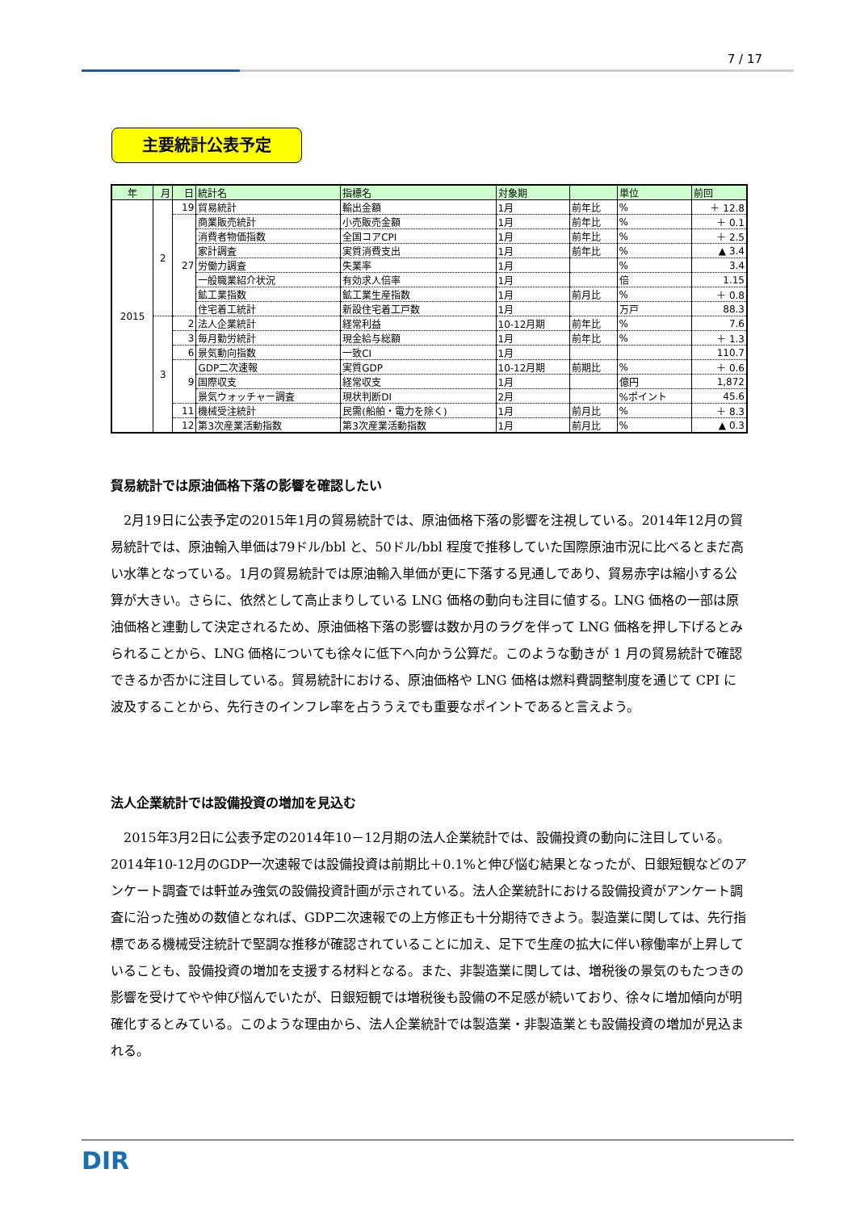7 / 17
主要統計公表予定
| 年 | 月 | 日 | 統計名 | 指標名 | 対象期 | | 単位 | 前回 |
| --- | --- | --- | --- | --- | --- | --- | --- | --- |
| 2015 | 2 | 19 | 貿易統計 | 輸出金額 | 1月 | 前年比 | % | ＋ 12.8 |
| | | 27 | 商業販売統計 | 小売販売金額 | 1月 | 前年比 | % | ＋ 0.1 |
| | | | 消費者物価指数 | 全国コアCPI | 1月 | 前年比 | % | ＋ 2.5 |
| | | | 家計調査 | 実質消費支出 | 1月 | 前年比 | % | ▲ 3.4 |
| | | | 労働力調査 | 失業率 | 1月 | | % | 3.4 |
| | | | 一般職業紹介状況 | 有効求人倍率 | 1月 | | 倍 | 1.15 |
| | | | 鉱工業指数 | 鉱工業生産指数 | 1月 | 前月比 | % | ＋ 0.8 |
| | | | 住宅着工統計 | 新設住宅着工戸数 | 1月 | | 万戸 | 88.3 |
| | 3 | 2 | 法人企業統計 | 経常利益 | 10-12月期 | 前年比 | % | 7.6 |
| | | 3 | 毎月勤労統計 | 現金給与総額 | 1月 | 前年比 | % | ＋ 1.3 |
| | | 6 | 景気動向指数 | 一致CI | 1月 | | | 110.7 |
| | | 9 | GDP二次速報 | 実質GDP | 10-12月期 | 前期比 | % | ＋ 0.6 |
| | | | 国際収支 | 経常収支 | 1月 | | 億円 | 1,872 |
| | | | 景気ウォッチャー調査 | 現状判断DI | 2月 | | %ポイント | 45.6 |
| | | 11 | 機械受注統計 | 民需(船舶・電力を除く) | 1月 | 前月比 | % | ＋ 8.3 |
| | | 12 | 第3次産業活動指数 | 第3次産業活動指数 | 1月 | 前月比 | % | ▲ 0.3 |
貿易統計では原油価格下落の影響を確認したい
2月19日に公表予定の2015年1月の貿易統計では、原油価格下落の影響を注視している。2014年12月の貿易統計では、原油輸入単価は79ドル/bbl と、50ドル/bbl 程度で推移していた国際原油市況に比べるとまだ高い水準となっている。1月の貿易統計では原油輸入単価が更に下落する見通しであり、貿易赤字は縮小する公算が大きい。さらに、依然として高止まりしている LNG 価格の動向も注目に値する。LNG 価格の一部は原油価格と連動して決定されるため、原油価格下落の影響は数か月のラグを伴って LNG 価格を押し下げるとみられることから、LNG 価格についても徐々に低下へ向かう公算だ。このような動きが 1 月の貿易統計で確認できるか否かに注目している。貿易統計における、原油価格や LNG 価格は燃料費調整制度を通じて CPI に波及することから、先行きのインフレ率を占ううえでも重要なポイントであると言えよう。
法人企業統計では設備投資の増加を見込む
2015年3月2日に公表予定の2014年10－12月期の法人企業統計では、設備投資の動向に注目している。2014年10-12月のGDP一次速報では設備投資は前期比＋0.1%と伸び悩む結果となったが、日銀短観などのアンケート調査では軒並み強気の設備投資計画が示されている。法人企業統計における設備投資がアンケート調査に沿った強めの数値となれば、GDP二次速報での上方修正も十分期待できよう。製造業に関しては、先行指標である機械受注統計で堅調な推移が確認されていることに加え、足下で生産の拡大に伴い稼働率が上昇していることも、設備投資の増加を支援する材料となる。また、非製造業に関しては、増税後の景気のもたつきの影響を受けてやや伸び悩んでいたが、日銀短観では増税後も設備の不足感が続いており、徐々に増加傾向が明確化するとみている。このような理由から、法人企業統計では製造業・非製造業とも設備投資の増加が見込まれる。
DIR